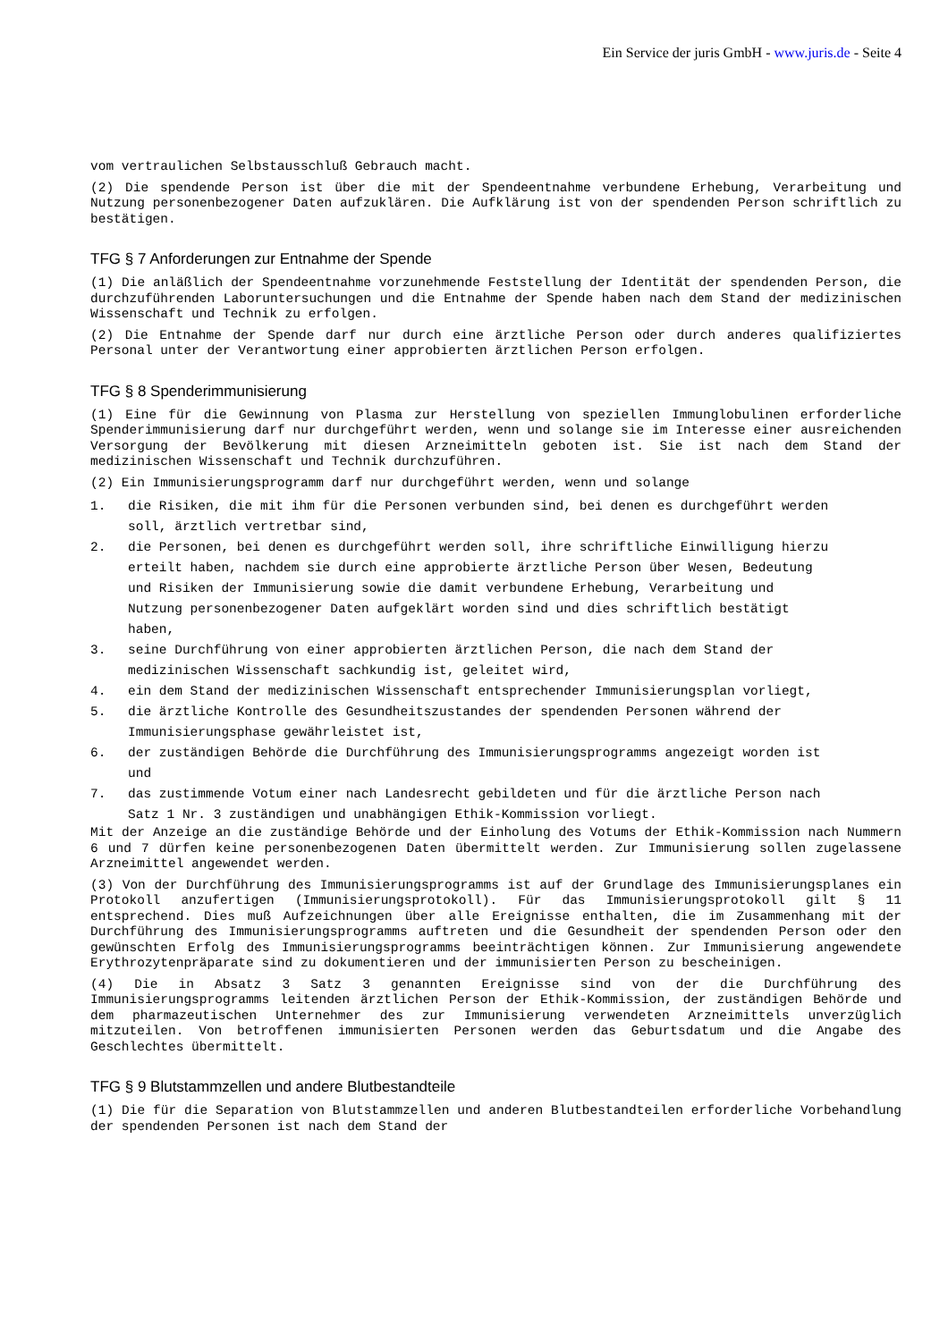Ein Service der juris GmbH - www.juris.de - Seite 4
vom vertraulichen Selbstausschluß Gebrauch macht.
(2) Die spendende Person ist über die mit der Spendeentnahme verbundene Erhebung, Verarbeitung und Nutzung personenbezogener Daten aufzuklären. Die Aufklärung ist von der spendenden Person schriftlich zu bestätigen.
TFG § 7 Anforderungen zur Entnahme der Spende
(1) Die anläßlich der Spendeentnahme vorzunehmende Feststellung der Identität der spendenden Person, die durchzuführenden Laboruntersuchungen und die Entnahme der Spende haben nach dem Stand der medizinischen Wissenschaft und Technik zu erfolgen.
(2) Die Entnahme der Spende darf nur durch eine ärztliche Person oder durch anderes qualifiziertes Personal unter der Verantwortung einer approbierten ärztlichen Person erfolgen.
TFG § 8 Spenderimmunisierung
(1) Eine für die Gewinnung von Plasma zur Herstellung von speziellen Immunglobulinen erforderliche Spenderimmunisierung darf nur durchgeführt werden, wenn und solange sie im Interesse einer ausreichenden Versorgung der Bevölkerung mit diesen Arzneimitteln geboten ist. Sie ist nach dem Stand der medizinischen Wissenschaft und Technik durchzuführen.
(2) Ein Immunisierungsprogramm darf nur durchgeführt werden, wenn und solange
1. die Risiken, die mit ihm für die Personen verbunden sind, bei denen es durchgeführt werden soll, ärztlich vertretbar sind,
2. die Personen, bei denen es durchgeführt werden soll, ihre schriftliche Einwilligung hierzu erteilt haben, nachdem sie durch eine approbierte ärztliche Person über Wesen, Bedeutung und Risiken der Immunisierung sowie die damit verbundene Erhebung, Verarbeitung und Nutzung personenbezogener Daten aufgeklärt worden sind und dies schriftlich bestätigt haben,
3. seine Durchführung von einer approbierten ärztlichen Person, die nach dem Stand der medizinischen Wissenschaft sachkundig ist, geleitet wird,
4. ein dem Stand der medizinischen Wissenschaft entsprechender Immunisierungsplan vorliegt,
5. die ärztliche Kontrolle des Gesundheitszustandes der spendenden Personen während der Immunisierungsphase gewährleistet ist,
6. der zuständigen Behörde die Durchführung des Immunisierungsprogramms angezeigt worden ist und
7. das zustimmende Votum einer nach Landesrecht gebildeten und für die ärztliche Person nach Satz 1 Nr. 3 zuständigen und unabhängigen Ethik-Kommission vorliegt.
Mit der Anzeige an die zuständige Behörde und der Einholung des Votums der Ethik-Kommission nach Nummern 6 und 7 dürfen keine personenbezogenen Daten übermittelt werden. Zur Immunisierung sollen zugelassene Arzneimittel angewendet werden.
(3) Von der Durchführung des Immunisierungsprogramms ist auf der Grundlage des Immunisierungsplanes ein Protokoll anzufertigen (Immunisierungsprotokoll). Für das Immunisierungsprotokoll gilt § 11 entsprechend. Dies muß Aufzeichnungen über alle Ereignisse enthalten, die im Zusammenhang mit der Durchführung des Immunisierungsprogramms auftreten und die Gesundheit der spendenden Person oder den gewünschten Erfolg des Immunisierungsprogramms beeinträchtigen können. Zur Immunisierung angewendete Erythrozytenpräparate sind zu dokumentieren und der immunisierten Person zu bescheinigen.
(4) Die in Absatz 3 Satz 3 genannten Ereignisse sind von der die Durchführung des Immunisierungsprogramms leitenden ärztlichen Person der Ethik-Kommission, der zuständigen Behörde und dem pharmazeutischen Unternehmer des zur Immunisierung verwendeten Arzneimittels unverzüglich mitzuteilen. Von betroffenen immunisierten Personen werden das Geburtsdatum und die Angabe des Geschlechtes übermittelt.
TFG § 9 Blutstammzellen und andere Blutbestandteile
(1) Die für die Separation von Blutstammzellen und anderen Blutbestandteilen erforderliche Vorbehandlung der spendenden Personen ist nach dem Stand der